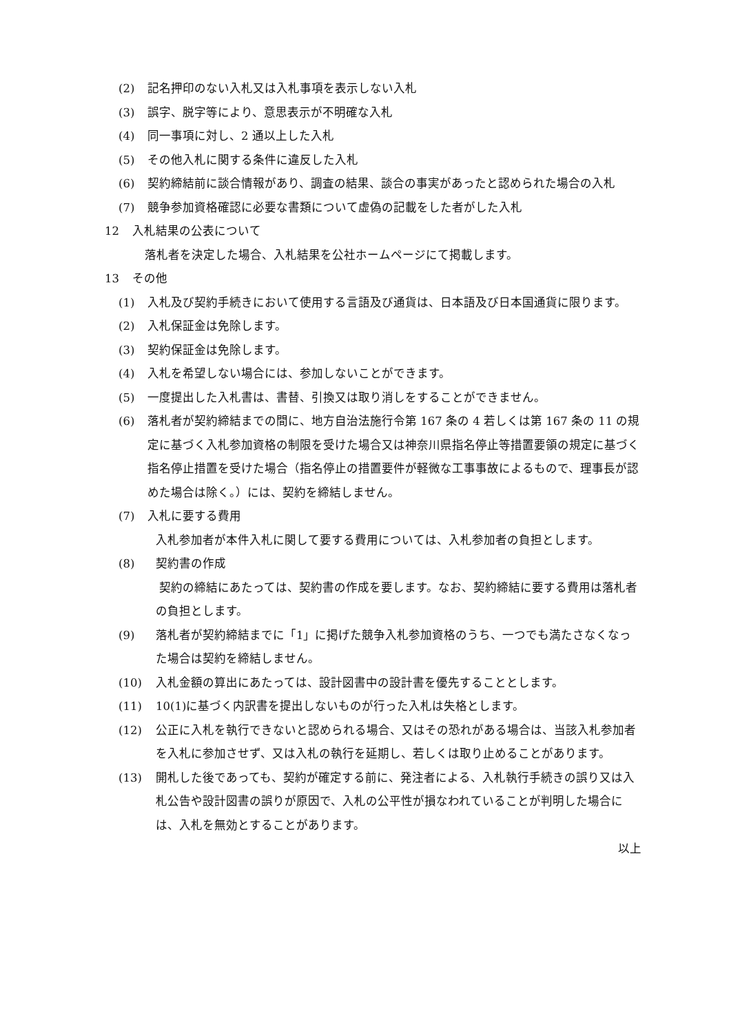(2) 記名押印のない入札又は入札事項を表示しない入札
(3) 誤字、脱字等により、意思表示が不明確な入札
(4) 同一事項に対し、2 通以上した入札
(5) その他入札に関する条件に違反した入札
(6) 契約締結前に談合情報があり、調査の結果、談合の事実があったと認められた場合の入札
(7) 競争参加資格確認に必要な書類について虚偽の記載をした者がした入札
12 入札結果の公表について
落札者を決定した場合、入札結果を公社ホームページにて掲載します。
13 その他
(1) 入札及び契約手続きにおいて使用する言語及び通貨は、日本語及び日本国通貨に限ります。
(2) 入札保証金は免除します。
(3) 契約保証金は免除します。
(4) 入札を希望しない場合には、参加しないことができます。
(5) 一度提出した入札書は、書替、引換又は取り消しをすることができません。
(6) 落札者が契約締結までの間に、地方自治法施行令第 167 条の 4 若しくは第 167 条の 11 の規定に基づく入札参加資格の制限を受けた場合又は神奈川県指名停止等措置要領の規定に基づく指名停止措置を受けた場合（指名停止の措置要件が軽微な工事事故によるもので、理事長が認めた場合は除く。）には、契約を締結しません。
(7) 入札に要する費用
入札参加者が本件入札に関して要する費用については、入札参加者の負担とします。
(8) 契約書の作成
契約の締結にあたっては、契約書の作成を要します。なお、契約締結に要する費用は落札者の負担とします。
(9) 落札者が契約締結までに「1」に掲げた競争入札参加資格のうち、一つでも満たさなくなった場合は契約を締結しません。
(10) 入札金額の算出にあたっては、設計図書中の設計書を優先することとします。
(11) 10(1)に基づく内訳書を提出しないものが行った入札は失格とします。
(12) 公正に入札を執行できないと認められる場合、又はその恐れがある場合は、当該入札参加者を入札に参加させず、又は入札の執行を延期し、若しくは取り止めることがあります。
(13) 開札した後であっても、契約が確定する前に、発注者による、入札執行手続きの誤り又は入札公告や設計図書の誤りが原因で、入札の公平性が損なわれていることが判明した場合には、入札を無効とすることがあります。
以上